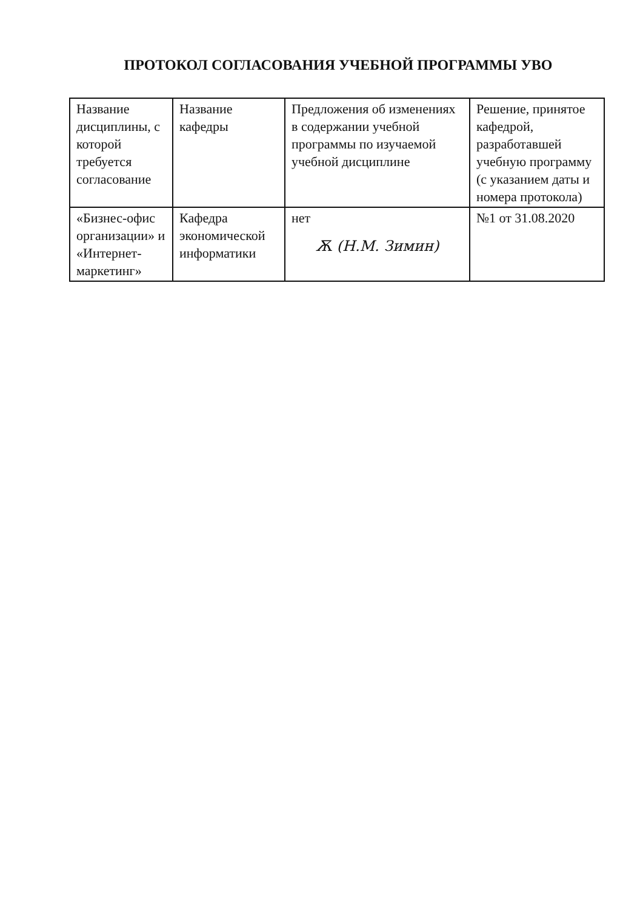ПРОТОКОЛ СОГЛАСОВАНИЯ УЧЕБНОЙ ПРОГРАММЫ УВО
| Название дисциплины, с которой требуется согласование | Название кафедры | Предложения об изменениях в содержании учебной программы по изучаемой учебной дисциплине | Решение, принятое кафедрой, разработавшей учебную программу (с указанием даты и номера протокола) |
| --- | --- | --- | --- |
| «Бизнес-офис организации» и «Интернет-маркетинг» | Кафедра экономической информатики | нет Ѫ (Н.М. Зимин) | №1 от 31.08.2020 |